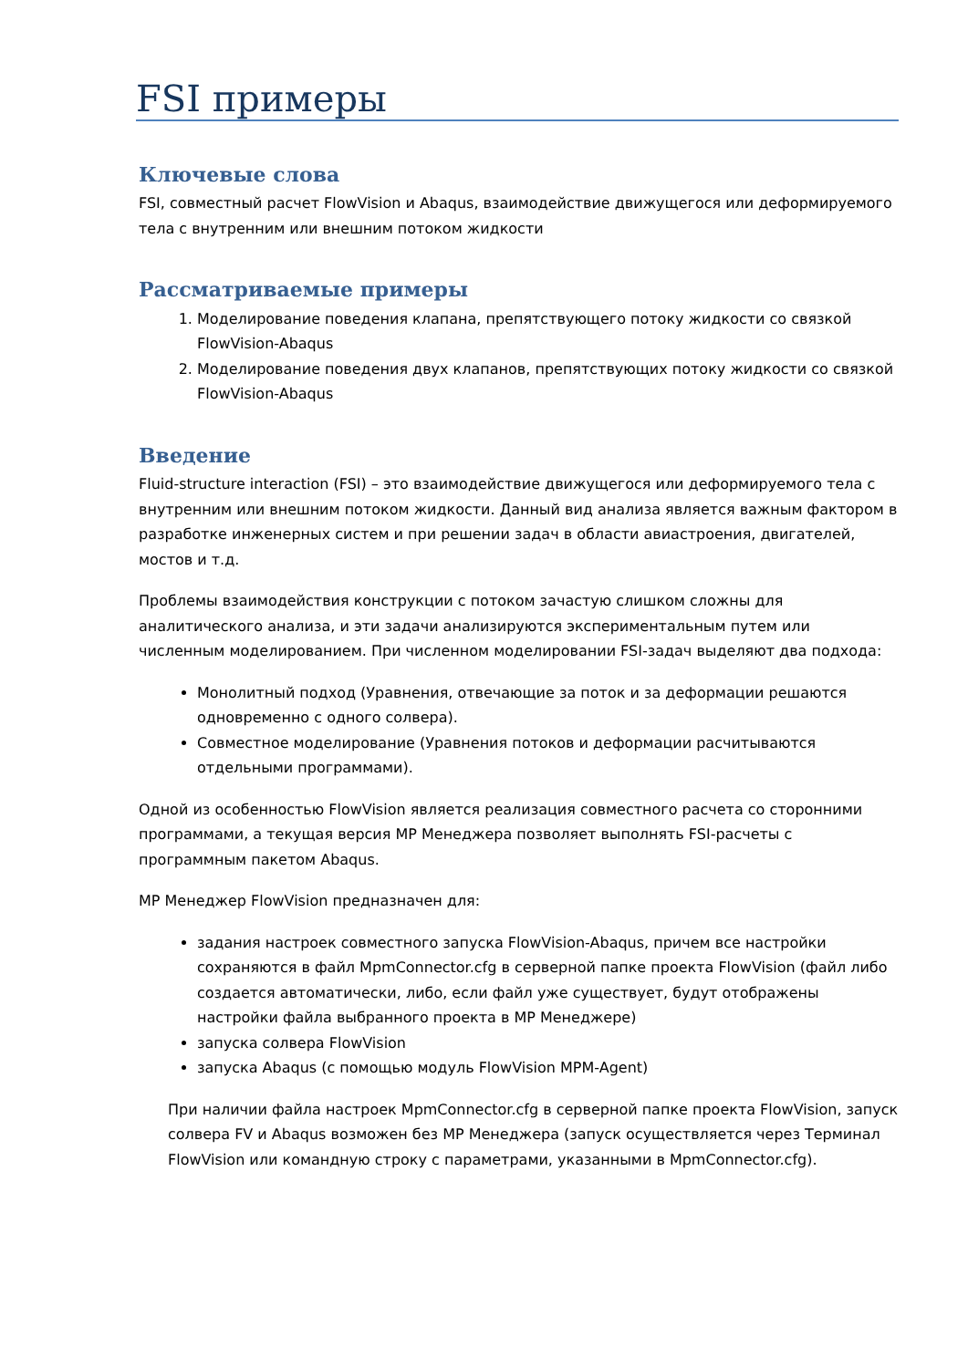FSI примеры
Ключевые слова
FSI, совместный расчет FlowVision и Abaqus, взаимодействие движущегося или деформируемого тела с внутренним или внешним потоком жидкости
Рассматриваемые примеры
1. Моделирование поведения клапана, препятствующего потоку жидкости со связкой FlowVision-Abaqus
2. Моделирование поведения двух клапанов, препятствующих потоку жидкости со связкой FlowVision-Abaqus
Введение
Fluid-structure interaction (FSI) – это взаимодействие движущегося или деформируемого тела с внутренним или внешним потоком жидкости. Данный вид анализа является важным фактором в разработке инженерных систем и при решении задач в области авиастроения, двигателей, мостов и т.д.
Проблемы взаимодействия конструкции с потоком зачастую слишком сложны для аналитического анализа, и эти задачи анализируются экспериментальным путем или численным моделированием. При численном моделировании FSI-задач выделяют два подхода:
Монолитный подход (Уравнения, отвечающие за поток и за деформации решаются одновременно с одного солвера).
Совместное моделирование (Уравнения потоков и деформации расчитываются отдельными программами).
Одной из особенностью FlowVision является реализация совместного расчета со сторонними программами, а текущая версия MP Менеджера позволяет выполнять FSI-расчеты с программным пакетом Abaqus.
MP Менеджер FlowVision предназначен для:
задания настроек совместного запуска FlowVision-Abaqus, причем все настройки сохраняются в файл MpmConnector.cfg в серверной папке проекта FlowVision (файл либо создается автоматически, либо, если файл уже существует, будут отображены настройки файла выбранного проекта в MP Менеджере)
запуска солвера FlowVision
запуска Abaqus (с помощью модуль FlowVision MPM-Agent)
При наличии файла настроек MpmConnector.cfg в серверной папке проекта FlowVision, запуск солвера FV и Abaqus возможен без MP Менеджера (запуск осуществляется через Терминал FlowVision или командную строку с параметрами, указанными в MpmConnector.cfg).